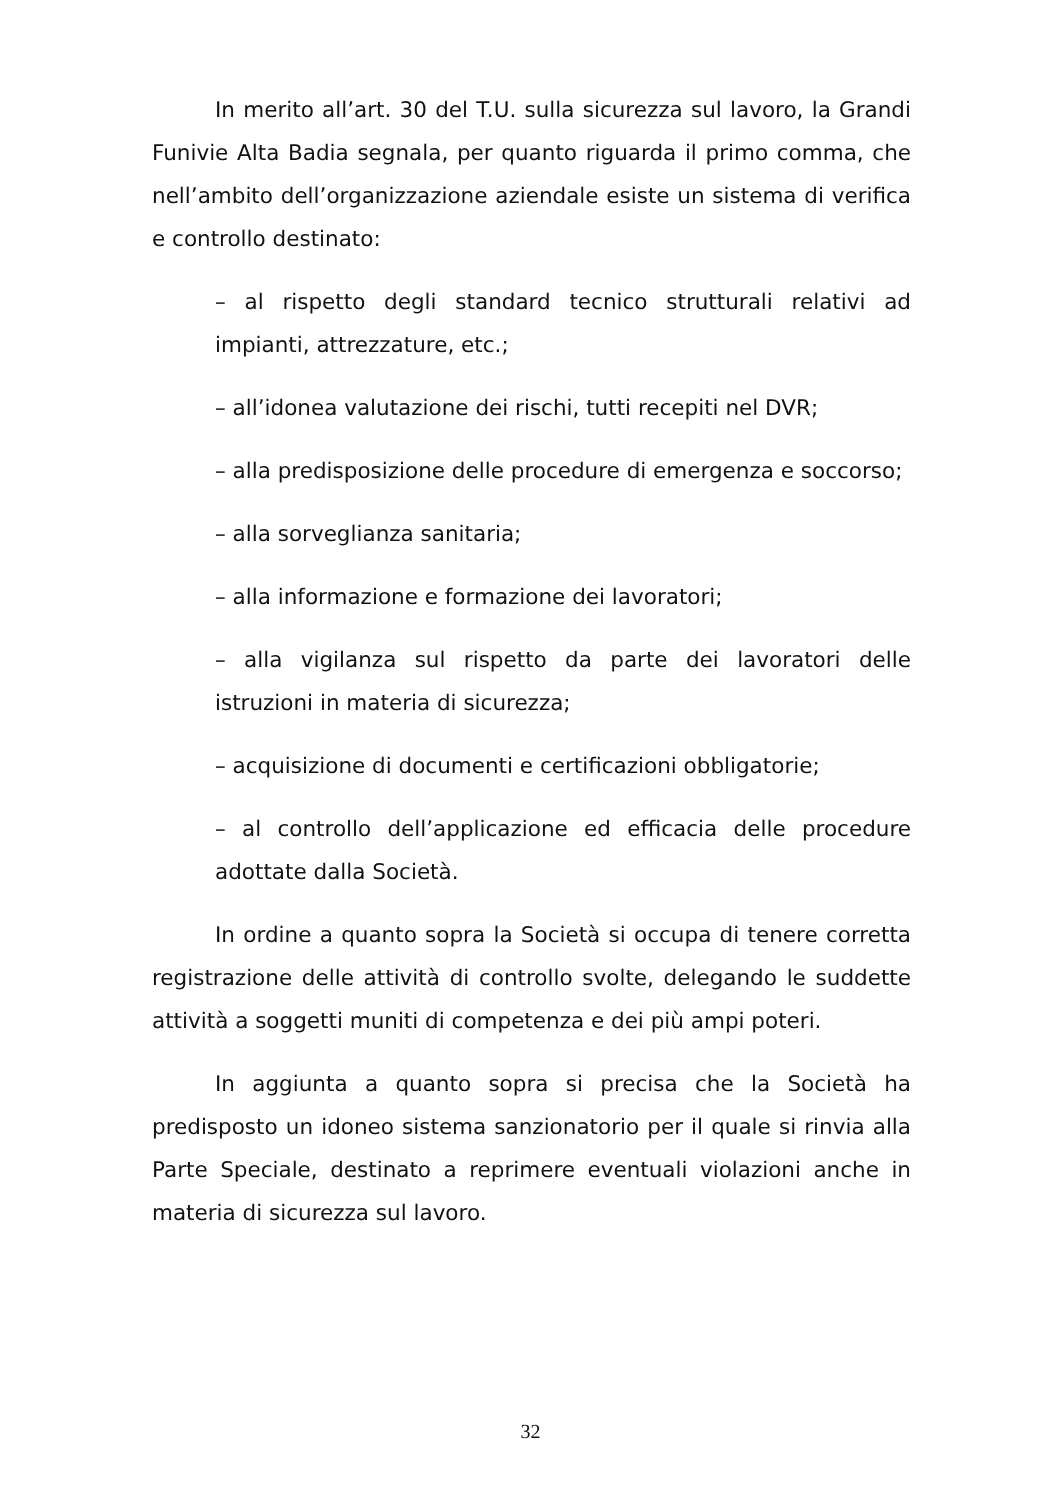In merito all’art. 30 del T.U. sulla sicurezza sul lavoro, la Grandi Funivie Alta Badia segnala, per quanto riguarda il primo comma, che nell’ambito dell’organizzazione aziendale esiste un sistema di verifica e controllo destinato:
– al rispetto degli standard tecnico strutturali relativi ad impianti, attrezzature, etc.;
– all’idonea valutazione dei rischi, tutti recepiti nel DVR;
– alla predisposizione delle procedure di emergenza e soccorso;
– alla sorveglianza sanitaria;
– alla informazione e formazione dei lavoratori;
– alla vigilanza sul rispetto da parte dei lavoratori delle istruzioni in materia di sicurezza;
– acquisizione di documenti e certificazioni obbligatorie;
– al controllo dell’applicazione ed efficacia delle procedure adottate dalla Società.
In ordine a quanto sopra la Società si occupa di tenere corretta registrazione delle attività di controllo svolte, delegando le suddette attività a soggetti muniti di competenza e dei più ampi poteri.
In aggiunta a quanto sopra si precisa che la Società ha predisposto un idoneo sistema sanzionatorio per il quale si rinvia alla Parte Speciale, destinato a reprimere eventuali violazioni anche in materia di sicurezza sul lavoro.
32